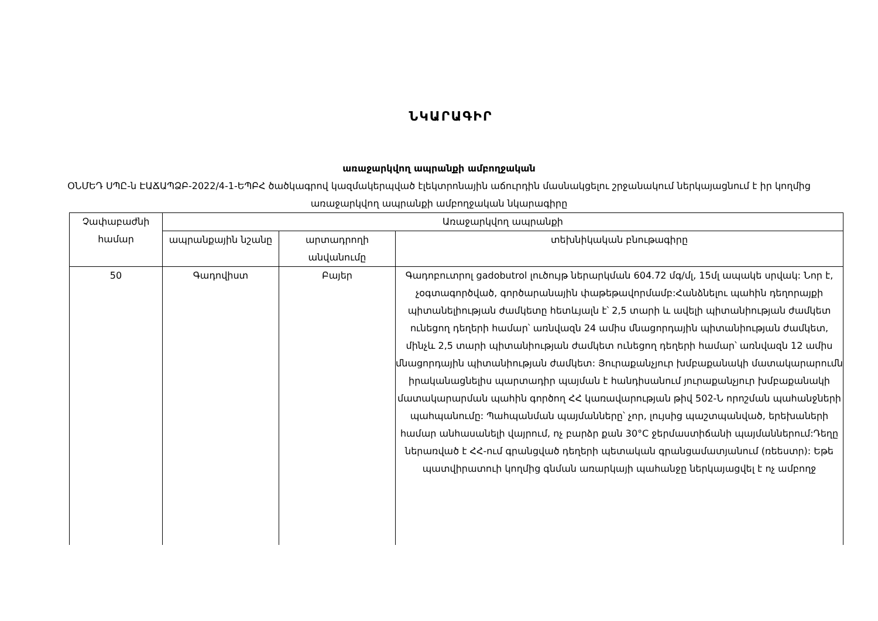ՆԿԱՐԱԳԻՐ
առաջարկվող ապրանքի ամբողջական
ՕՆՄԵԴ ՍՊԸ-ն ԷԱՃԱՊՁԲ-2022/4-1-ԵՊԲՀ ծածկագրով կազմակերպված էլեկտրոնային աճուրդին մասնակցելու շրջանակում ներկայացնում է իր կողմից առաջարկվող ապրանքի ամբողջական նկարագիրը
| Չափաբաժնի համար | Առաջարկվող ապրանքի | | |
| --- | --- | --- | --- |
| | ապրանքային նշանը | արտադրողի անվանումը | տեխնիկական բնութագիրը |
| 50 | Գադովիստ | Բայեր | Գադոբուտրոլ gadobutrol լուծույթ ներարկման 604.72 մգ/մլ, 15մլ ապակե սրվակ: Նոր է, չօգտագործված, գործարանային փաթեթավորմամբ:Հանձնելու պահին դեղորայքի պիտանելիության ժամկետը հետևյալն է՝ 2,5 տարի և ավելի պիտանիության ժամկետ ունեցող դեղերի համար՝ առնվազն 24 ամիս մնացորդային պիտանիության ժամկետ, մինչև 2,5 տարի պիտանիության ժամկետ ունեցող դեղերի համար՝ առնվազն 12 ամիս մնացորդային պիտանիության ժամկետ: Յուրաքանչյուր խմբաքանակի մատակարարումն իրականացնելիս պարտադիր պայման է հանդիսանում յուրաքանչյուր խմբաքանակի մատակարարման պահին գործող ՀՀ կառավարության թիվ 502-Ն որոշման պահանջների պահպանումը: Պահպանման պայմանները՝ չոր, լույսից պաշտպանված, երեխաների համար անհասանելի վայրում, ոչ բարձր քան 30°C ջերմաստիճանի պայմաններում:Դեղը ներառված է ՀՀ-ում գրանցված դեղերի պետական գրանցամատյանում (ռեեստր): Եթե պատվիրատուի կողմից գնման առարկայի պահանջը ներկայացվել է ոչ ամբողջ |